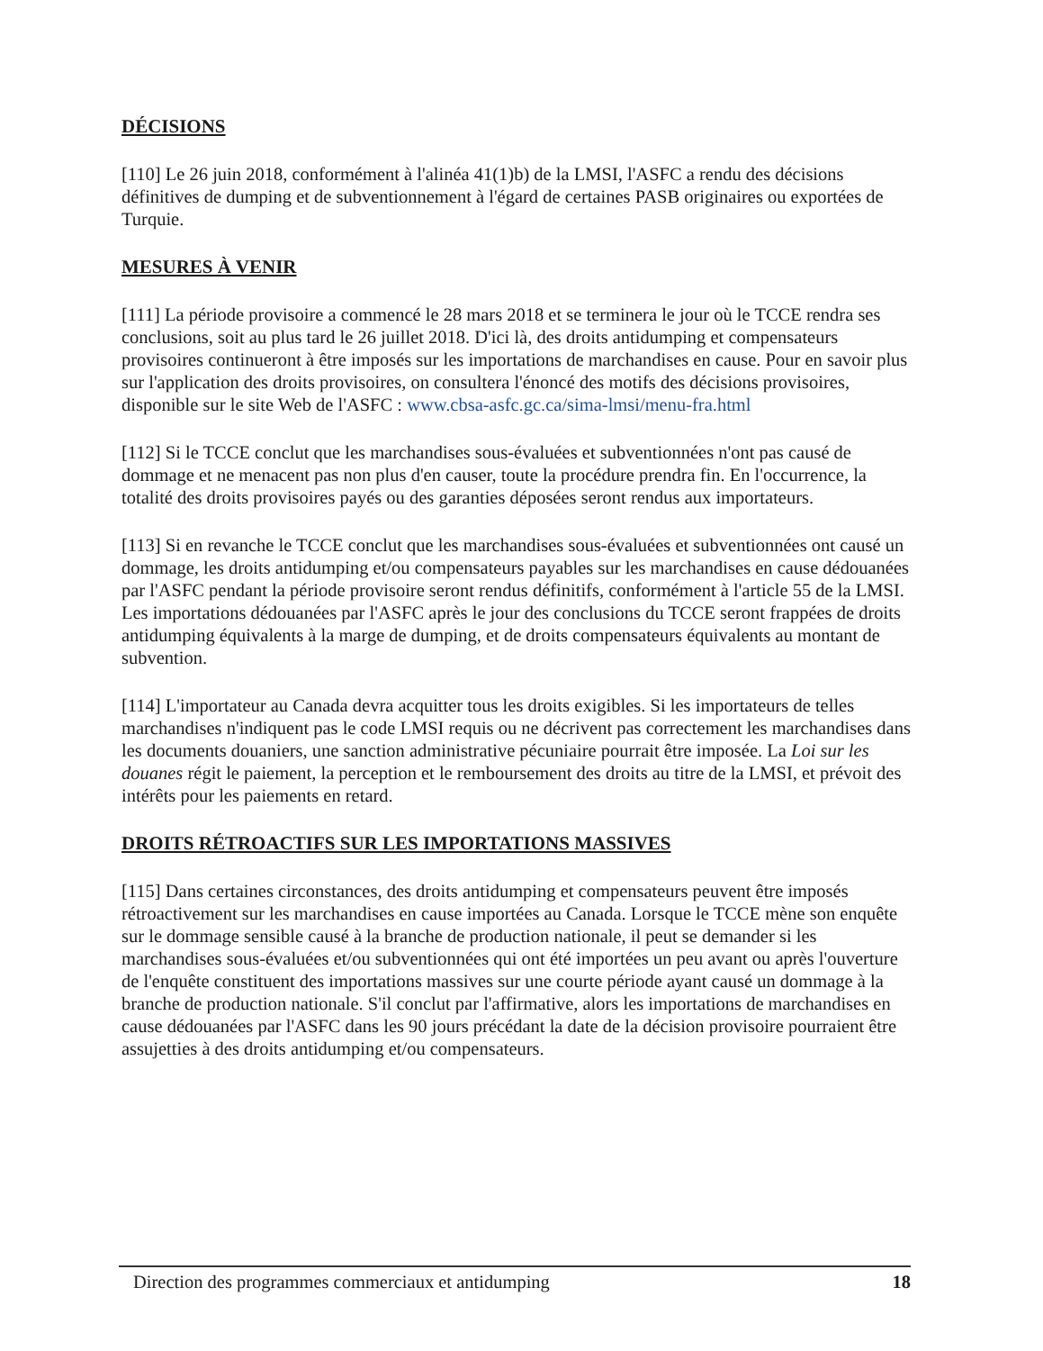DÉCISIONS
[110] Le 26 juin 2018, conformément à l'alinéa 41(1)b) de la LMSI, l'ASFC a rendu des décisions définitives de dumping et de subventionnement à l'égard de certaines PASB originaires ou exportées de Turquie.
MESURES À VENIR
[111] La période provisoire a commencé le 28 mars 2018 et se terminera le jour où le TCCE rendra ses conclusions, soit au plus tard le 26 juillet 2018. D'ici là, des droits antidumping et compensateurs provisoires continueront à être imposés sur les importations de marchandises en cause. Pour en savoir plus sur l'application des droits provisoires, on consultera l'énoncé des motifs des décisions provisoires, disponible sur le site Web de l'ASFC : www.cbsa-asfc.gc.ca/sima-lmsi/menu-fra.html
[112] Si le TCCE conclut que les marchandises sous-évaluées et subventionnées n'ont pas causé de dommage et ne menacent pas non plus d'en causer, toute la procédure prendra fin. En l'occurrence, la totalité des droits provisoires payés ou des garanties déposées seront rendus aux importateurs.
[113] Si en revanche le TCCE conclut que les marchandises sous-évaluées et subventionnées ont causé un dommage, les droits antidumping et/ou compensateurs payables sur les marchandises en cause dédouanées par l'ASFC pendant la période provisoire seront rendus définitifs, conformément à l'article 55 de la LMSI. Les importations dédouanées par l'ASFC après le jour des conclusions du TCCE seront frappées de droits antidumping équivalents à la marge de dumping, et de droits compensateurs équivalents au montant de subvention.
[114] L'importateur au Canada devra acquitter tous les droits exigibles. Si les importateurs de telles marchandises n'indiquent pas le code LMSI requis ou ne décrivent pas correctement les marchandises dans les documents douaniers, une sanction administrative pécuniaire pourrait être imposée. La Loi sur les douanes régit le paiement, la perception et le remboursement des droits au titre de la LMSI, et prévoit des intérêts pour les paiements en retard.
DROITS RÉTROACTIFS SUR LES IMPORTATIONS MASSIVES
[115] Dans certaines circonstances, des droits antidumping et compensateurs peuvent être imposés rétroactivement sur les marchandises en cause importées au Canada. Lorsque le TCCE mène son enquête sur le dommage sensible causé à la branche de production nationale, il peut se demander si les marchandises sous-évaluées et/ou subventionnées qui ont été importées un peu avant ou après l'ouverture de l'enquête constituent des importations massives sur une courte période ayant causé un dommage à la branche de production nationale. S'il conclut par l'affirmative, alors les importations de marchandises en cause dédouanées par l'ASFC dans les 90 jours précédant la date de la décision provisoire pourraient être assujetties à des droits antidumping et/ou compensateurs.
Direction des programmes commerciaux et antidumping 18